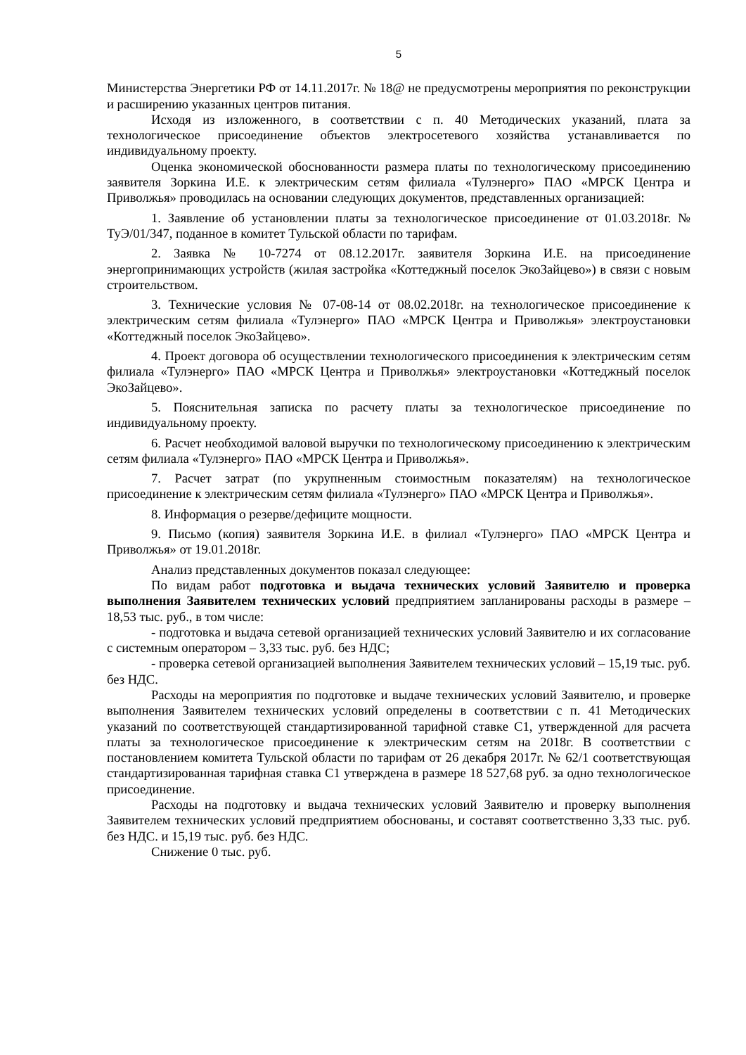5
Министерства Энергетики РФ от 14.11.2017г. № 18@ не предусмотрены мероприятия по реконструкции и расширению указанных центров питания.
Исходя из изложенного, в соответствии с п. 40 Методических указаний, плата за технологическое присоединение объектов электросетевого хозяйства устанавливается по индивидуальному проекту.
Оценка экономической обоснованности размера платы по технологическому присоединению заявителя Зоркина И.Е. к электрическим сетям филиала «Тулэнерго» ПАО «МРСК Центра и Приволжья» проводилась на основании следующих документов, представленных организацией:
1. Заявление об установлении платы за технологическое присоединение от 01.03.2018г. № ТуЭ/01/347, поданное в комитет Тульской области по тарифам.
2. Заявка № 10-7274 от 08.12.2017г. заявителя Зоркина И.Е. на присоединение энергопринимающих устройств (жилая застройка «Коттеджный поселок ЭкоЗайцево») в связи с новым строительством.
3. Технические условия № 07-08-14 от 08.02.2018г. на технологическое присоединение к электрическим сетям филиала «Тулэнерго» ПАО «МРСК Центра и Приволжья» электроустановки «Коттеджный поселок ЭкоЗайцево».
4. Проект договора об осуществлении технологического присоединения к электрическим сетям филиала «Тулэнерго» ПАО «МРСК Центра и Приволжья» электроустановки «Коттеджный поселок ЭкоЗайцево».
5. Пояснительная записка по расчету платы за технологическое присоединение по индивидуальному проекту.
6. Расчет необходимой валовой выручки по технологическому присоединению к электрическим сетям филиала «Тулэнерго» ПАО «МРСК Центра и Приволжья».
7. Расчет затрат (по укрупненным стоимостным показателям) на технологическое присоединение к электрическим сетям филиала «Тулэнерго» ПАО «МРСК Центра и Приволжья».
8. Информация о резерве/дефиците мощности.
9. Письмо (копия) заявителя Зоркина И.Е. в филиал «Тулэнерго» ПАО «МРСК Центра и Приволжья» от 19.01.2018г.
Анализ представленных документов показал следующее:
По видам работ подготовка и выдача технических условий Заявителю и проверка выполнения Заявителем технических условий предприятием запланированы расходы в размере – 18,53 тыс. руб., в том числе:
- подготовка и выдача сетевой организацией технических условий Заявителю и их согласование с системным оператором – 3,33 тыс. руб. без НДС;
- проверка сетевой организацией выполнения Заявителем технических условий – 15,19 тыс. руб. без НДС.
Расходы на мероприятия по подготовке и выдаче технических условий Заявителю, и проверке выполнения Заявителем технических условий определены в соответствии с п. 41 Методических указаний по соответствующей стандартизированной тарифной ставке С1, утвержденной для расчета платы за технологическое присоединение к электрическим сетям на 2018г. В соответствии с постановлением комитета Тульской области по тарифам от 26 декабря 2017г. № 62/1 соответствующая стандартизированная тарифная ставка С1 утверждена в размере 18 527,68 руб. за одно технологическое присоединение.
Расходы на подготовку и выдача технических условий Заявителю и проверку выполнения Заявителем технических условий предприятием обоснованы, и составят соответственно 3,33 тыс. руб. без НДС. и 15,19 тыс. руб. без НДС.
Снижение 0 тыс. руб.